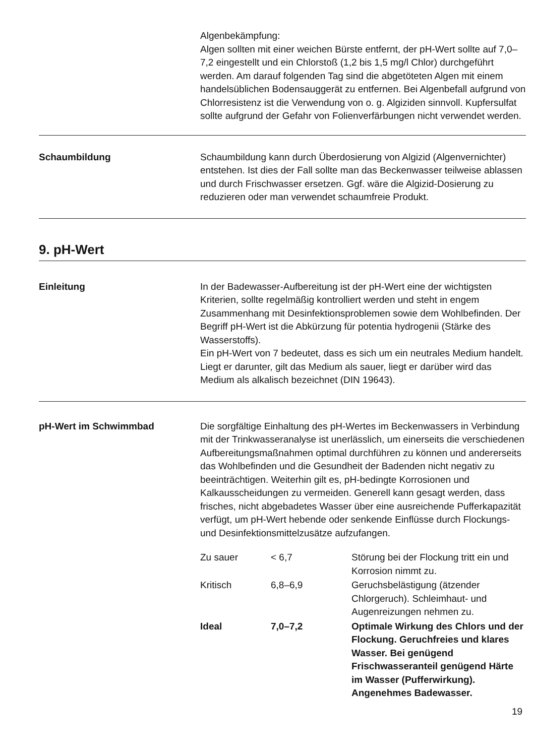Algenbekämpfung:
Algen sollten mit einer weichen Bürste entfernt, der pH-Wert sollte auf 7,0–7,2 eingestellt und ein Chlorstoß (1,2 bis 1,5 mg/l Chlor) durchgeführt werden. Am darauf folgenden Tag sind die abgetöteten Algen mit einem handelsüblichen Bodensauggerät zu entfernen. Bei Algenbefall aufgrund von Chlorresistenz ist die Verwendung von o. g. Algiziden sinnvoll. Kupfersulfat sollte aufgrund der Gefahr von Folienverfärbungen nicht verwendet werden.
Schaumbildung
Schaumbildung kann durch Überdosierung von Algizid (Algenvernichter) entstehen. Ist dies der Fall sollte man das Beckenwasser teilweise ablassen und durch Frischwasser ersetzen. Ggf. wäre die Algizid-Dosierung zu reduzieren oder man verwendet schaumfreie Produkt.
9. pH-Wert
Einleitung
In der Badewasser-Aufbereitung ist der pH-Wert eine der wichtigsten Kriterien, sollte regelmäßig kontrolliert werden und steht in engem Zusammenhang mit Desinfektionsproblemen sowie dem Wohlbefinden. Der Begriff pH-Wert ist die Abkürzung für potentia hydrogenii (Stärke des Wasserstoffs).
Ein pH-Wert von 7 bedeutet, dass es sich um ein neutrales Medium handelt. Liegt er darunter, gilt das Medium als sauer, liegt er darüber wird das Medium als alkalisch bezeichnet (DIN 19643).
pH-Wert im Schwimmbad
Die sorgfältige Einhaltung des pH-Wertes im Beckenwassers in Verbindung mit der Trinkwasseranalyse ist unerlässlich, um einerseits die verschiedenen Aufbereitungsmaßnahmen optimal durchführen zu können und andererseits das Wohlbefinden und die Gesundheit der Badenden nicht negativ zu beeinträchtigen. Weiterhin gilt es, pH-bedingte Korrosionen und Kalkausscheidungen zu vermeiden. Generell kann gesagt werden, dass frisches, nicht abgebadetes Wasser über eine ausreichende Pufferkapazität verfügt, um pH-Wert hebende oder senkende Einflüsse durch Flockungs- und Desinfektionsmittelzusätze aufzufangen.
| Zu sauer | < 6,7 | Störung bei der Flockung tritt ein und Korrosion nimmt zu. |
| Kritisch | 6,8–6,9 | Geruchsbelästigung (ätzender Chlorgeruch). Schleimhaut- und Augenreizungen nehmen zu. |
| Ideal | 7,0–7,2 | Optimale Wirkung des Chlors und der Flockung. Geruchfreies und klares Wasser. Bei genügend Frischwasseranteil genügend Härte im Wasser (Pufferwirkung). Angenehmes Badewasser. |
19